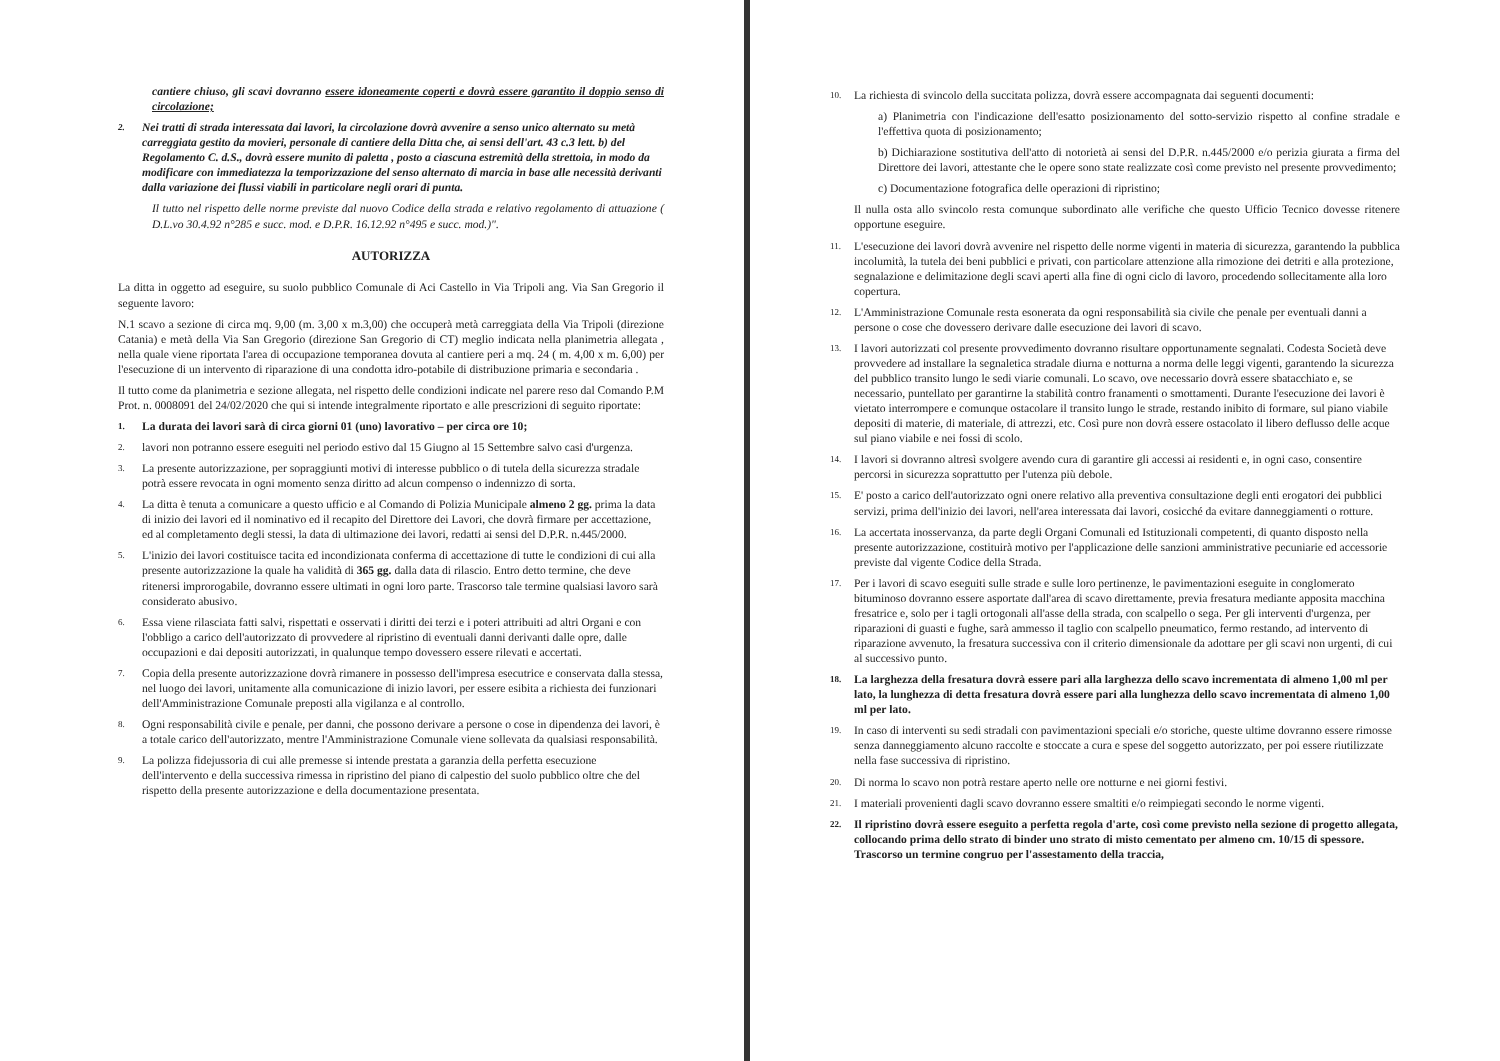cantiere chiuso, gli scavi dovranno essere idoneamente coperti e dovrà essere garantito il doppio senso di circolazione;
2. Nei tratti di strada interessata dai lavori, la circolazione dovrà avvenire a senso unico alternato su metà carreggiata gestito da movieri, personale di cantiere della Ditta che, ai sensi dell'art. 43 c.3 lett. b) del Regolamento C. d.S., dovrà essere munito di paletta , posto a ciascuna estremità della strettoia, in modo da modificare con immediatezza la temporizzazione del senso alternato di marcia in base alle necessità derivanti dalla variazione dei flussi viabili in particolare negli orari di punta.
Il tutto nel rispetto delle norme previste dal nuovo Codice della strada e relativo regolamento di attuazione ( D.L.vo 30.4.92 n°285 e succ. mod. e D.P.R. 16.12.92 n°495 e succ. mod.)".
AUTORIZZA
La ditta in oggetto ad eseguire, su suolo pubblico Comunale di Aci Castello in Via Tripoli ang. Via San Gregorio il seguente lavoro:
N.1 scavo a sezione di circa mq. 9,00 (m. 3,00 x m.3,00) che occuperà metà carreggiata della Via Tripoli (direzione Catania) e metà della Via San Gregorio (direzione San Gregorio di CT) meglio indicata nella planimetria allegata , nella quale viene riportata l'area di occupazione temporanea dovuta al cantiere peri a mq. 24 ( m. 4,00 x m. 6,00) per l'esecuzione di un intervento di riparazione di una condotta idro-potabile di distribuzione primaria e secondaria .
Il tutto come da planimetria e sezione allegata, nel rispetto delle condizioni indicate nel parere reso dal Comando P.M Prot. n. 0008091 del 24/02/2020 che qui si intende integralmente riportato e alle prescrizioni di seguito riportate:
1. La durata dei lavori sarà di circa giorni 01 (uno) lavorativo – per circa ore 10;
2. lavori non potranno essere eseguiti nel periodo estivo dal 15 Giugno al 15 Settembre salvo casi d'urgenza.
3. La presente autorizzazione, per sopraggiunti motivi di interesse pubblico o di tutela della sicurezza stradale potrà essere revocata in ogni momento senza diritto ad alcun compenso o indennizzo di sorta.
4. La ditta è tenuta a comunicare a questo ufficio e al Comando di Polizia Municipale almeno 2 gg. prima la data di inizio dei lavori ed il nominativo ed il recapito del Direttore dei Lavori, che dovrà firmare per accettazione, ed al completamento degli stessi, la data di ultimazione dei lavori, redatti ai sensi del D.P.R. n.445/2000.
5. L'inizio dei lavori costituisce tacita ed incondizionata conferma di accettazione di tutte le condizioni di cui alla presente autorizzazione la quale ha validità di 365 gg. dalla data di rilascio. Entro detto termine, che deve ritenersi improrogabile, dovranno essere ultimati in ogni loro parte. Trascorso tale termine qualsiasi lavoro sarà considerato abusivo.
6. Essa viene rilasciata fatti salvi, rispettati e osservati i diritti dei terzi e i poteri attribuiti ad altri Organi e con l'obbligo a carico dell'autorizzato di provvedere al ripristino di eventuali danni derivanti dalle opre, dalle occupazioni e dai depositi autorizzati, in qualunque tempo dovessero essere rilevati e accertati.
7. Copia della presente autorizzazione dovrà rimanere in possesso dell'impresa esecutrice e conservata dalla stessa, nel luogo dei lavori, unitamente alla comunicazione di inizio lavori, per essere esibita a richiesta dei funzionari dell'Amministrazione Comunale preposti alla vigilanza e al controllo.
8. Ogni responsabilità civile e penale, per danni, che possono derivare a persone o cose in dipendenza dei lavori, è a totale carico dell'autorizzato, mentre l'Amministrazione Comunale viene sollevata da qualsiasi responsabilità.
9. La polizza fidejussoria di cui alle premesse si intende prestata a garanzia della perfetta esecuzione dell'intervento e della successiva rimessa in ripristino del piano di calpestio del suolo pubblico oltre che del rispetto della presente autorizzazione e della documentazione presentata.
10. La richiesta di svincolo della succitata polizza, dovrà essere accompagnata dai seguenti documenti:
a) Planimetria con l'indicazione dell'esatto posizionamento del sotto-servizio rispetto al confine stradale e l'effettiva quota di posizionamento;
b) Dichiarazione sostitutiva dell'atto di notorietà ai sensi del D.P.R. n.445/2000 e/o perizia giurata a firma del Direttore dei lavori, attestante che le opere sono state realizzate così come previsto nel presente provvedimento;
c) Documentazione fotografica delle operazioni di ripristino;
Il nulla osta allo svincolo resta comunque subordinato alle verifiche che questo Ufficio Tecnico dovesse ritenere opportune eseguire.
11. L'esecuzione dei lavori dovrà avvenire nel rispetto delle norme vigenti in materia di sicurezza, garantendo la pubblica incolumità, la tutela dei beni pubblici e privati, con particolare attenzione alla rimozione dei detriti e alla protezione, segnalazione e delimitazione degli scavi aperti alla fine di ogni ciclo di lavoro, procedendo sollecitamente alla loro copertura.
12. L'Amministrazione Comunale resta esonerata da ogni responsabilità sia civile che penale per eventuali danni a persone o cose che dovessero derivare dalle esecuzione dei lavori di scavo.
13. I lavori autorizzati col presente provvedimento dovranno risultare opportunamente segnalati. Codesta Società deve provvedere ad installare la segnaletica stradale diurna e notturna a norma delle leggi vigenti, garantendo la sicurezza del pubblico transito lungo le sedi viarie comunali. Lo scavo, ove necessario dovrà essere sbatacchiato e, se necessario, puntellato per garantirne la stabilità contro franamenti o smottamenti. Durante l'esecuzione dei lavori è vietato interrompere e comunque ostacolare il transito lungo le strade, restando inibito di formare, sul piano viabile depositi di materie, di materiale, di attrezzi, etc. Così pure non dovrà essere ostacolato il libero deflusso delle acque sul piano viabile e nei fossi di scolo.
14. I lavori si dovranno altresì svolgere avendo cura di garantire gli accessi ai residenti e, in ogni caso, consentire percorsi in sicurezza soprattutto per l'utenza più debole.
15. E' posto a carico dell'autorizzato ogni onere relativo alla preventiva consultazione degli enti erogatori dei pubblici servizi, prima dell'inizio dei lavori, nell'area interessata dai lavori, cosicché da evitare danneggiamenti o rotture.
16. La accertata inosservanza, da parte degli Organi Comunali ed Istituzionali competenti, di quanto disposto nella presente autorizzazione, costituirà motivo per l'applicazione delle sanzioni amministrative pecuniarie ed accessorie previste dal vigente Codice della Strada.
17. Per i lavori di scavo eseguiti sulle strade e sulle loro pertinenze, le pavimentazioni eseguite in conglomerato bituminoso dovranno essere asportate dall'area di scavo direttamente, previa fresatura mediante apposita macchina fresatrice e, solo per i tagli ortogonali all'asse della strada, con scalpello o sega. Per gli interventi d'urgenza, per riparazioni di guasti e fughe, sarà ammesso il taglio con scalpello pneumatico, fermo restando, ad intervento di riparazione avvenuto, la fresatura successiva con il criterio dimensionale da adottare per gli scavi non urgenti, di cui al successivo punto.
18. La larghezza della fresatura dovrà essere pari alla larghezza dello scavo incrementata di almeno 1,00 ml per lato, la lunghezza di detta fresatura dovrà essere pari alla lunghezza dello scavo incrementata di almeno 1,00 ml per lato.
19. In caso di interventi su sedi stradali con pavimentazioni speciali e/o storiche, queste ultime dovranno essere rimosse senza danneggiamento alcuno raccolte e stoccate a cura e spese del soggetto autorizzato, per poi essere riutilizzate nella fase successiva di ripristino.
20. Di norma lo scavo non potrà restare aperto nelle ore notturne e nei giorni festivi.
21. I materiali provenienti dagli scavo dovranno essere smaltiti e/o reimpiegati secondo le norme vigenti.
22. Il ripristino dovrà essere eseguito a perfetta regola d'arte, così come previsto nella sezione di progetto allegata, collocando prima dello strato di binder uno strato di misto cementato per almeno cm. 10/15 di spessore. Trascorso un termine congruo per l'assestamento della traccia,